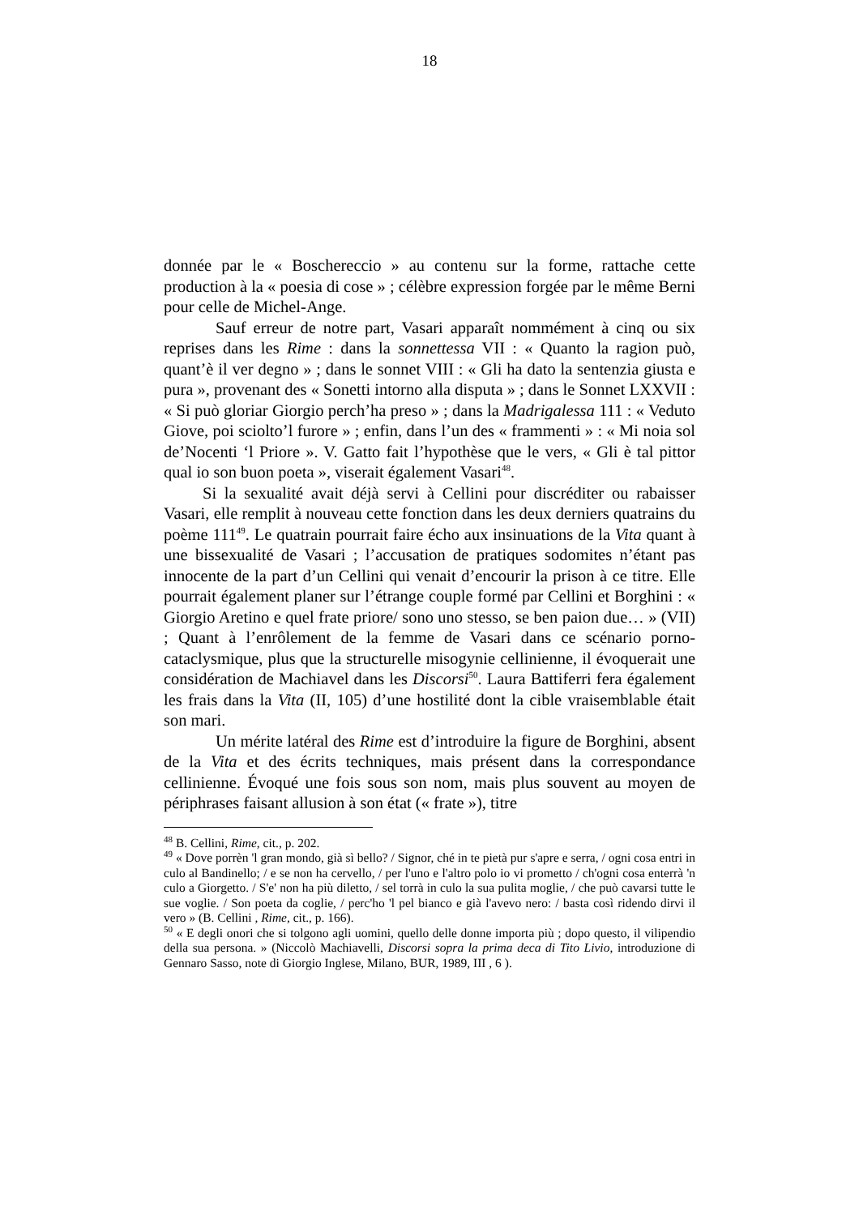18
donnée par le « Boschereccio » au contenu sur la forme, rattache cette production à la « poesia di cose » ; célèbre expression forgée par le même Berni pour celle de Michel-Ange.
Sauf erreur de notre part, Vasari apparaît nommément à cinq ou six reprises dans les Rime : dans la sonnettessa VII : « Quanto la ragion può, quant’è il ver degno » ; dans le sonnet VIII : « Gli ha dato la sentenzia giusta e pura », provenant des « Sonetti intorno alla disputa » ; dans le Sonnet LXXVII : « Si può gloriar Giorgio perch’ha preso » ; dans la Madrigalessa 111 : « Veduto Giove, poi sciolto’l furore » ; enfin, dans l’un des « frammenti » : « Mi noia sol de’Nocenti ‘l Priore ». V. Gatto fait l’hypothèse que le vers, « Gli è tal pittor qual io son buon poeta », viserait également Vasari<sup>48</sup>.
Si la sexualité avait déjà servi à Cellini pour discréditer ou rabaisser Vasari, elle remplit à nouveau cette fonction dans les deux derniers quatrains du poème 111<sup>49</sup>. Le quatrain pourrait faire écho aux insinuations de la Vita quant à une bissexualité de Vasari ; l’accusation de pratiques sodomites n’étant pas innocente de la part d’un Cellini qui venait d’encourir la prison à ce titre. Elle pourrait également planer sur l’étrange couple formé par Cellini et Borghini : « Giorgio Aretino e quel frate priore/ sono uno stesso, se ben paion due… » (VII) ; Quant à l’enrôlement de la femme de Vasari dans ce scénario porno-cataclysmique, plus que la structurelle misogynie cellinienne, il évoquerait une considération de Machiavel dans les Discorsi<sup>50</sup>. Laura Battiferri fera également les frais dans la Vita (II, 105) d’une hostilité dont la cible vraisemblable était son mari.
Un mérite latéral des Rime est d’introduire la figure de Borghini, absent de la Vita et des écrits techniques, mais présent dans la correspondance cellinienne. Évoqué une fois sous son nom, mais plus souvent au moyen de périphrases faisant allusion à son état (« frate »), titre
<sup>48</sup> B. Cellini, Rime, cit., p. 202.
<sup>49</sup> « Dove porrèn 'l gran mondo, già sì bello? / Signor, ché in te pietà pur s'apre e serra, / ogni cosa entri in culo al Bandinello; / e se non ha cervello, / per l'uno e l'altro polo io vi prometto / ch'ogni cosa enterrà 'n culo a Giorgetto. / S'e' non ha più diletto, / sel torrà in culo la sua pulita moglie, / che può cavarsi tutte le sue voglie. / Son poeta da coglie, / perc'ho 'l pel bianco e già l'avevo nero: / basta così ridendo dirvi il vero » (B. Cellini , Rime, cit., p. 166).
<sup>50</sup> « E degli onori che si tolgono agli uomini, quello delle donne importa più ; dopo questo, il vilipendio della sua persona. » (Niccolò Machiavelli, Discorsi sopra la prima deca di Tito Livio, introduzione di Gennaro Sasso, note di Giorgio Inglese, Milano, BUR, 1989, III , 6 ).